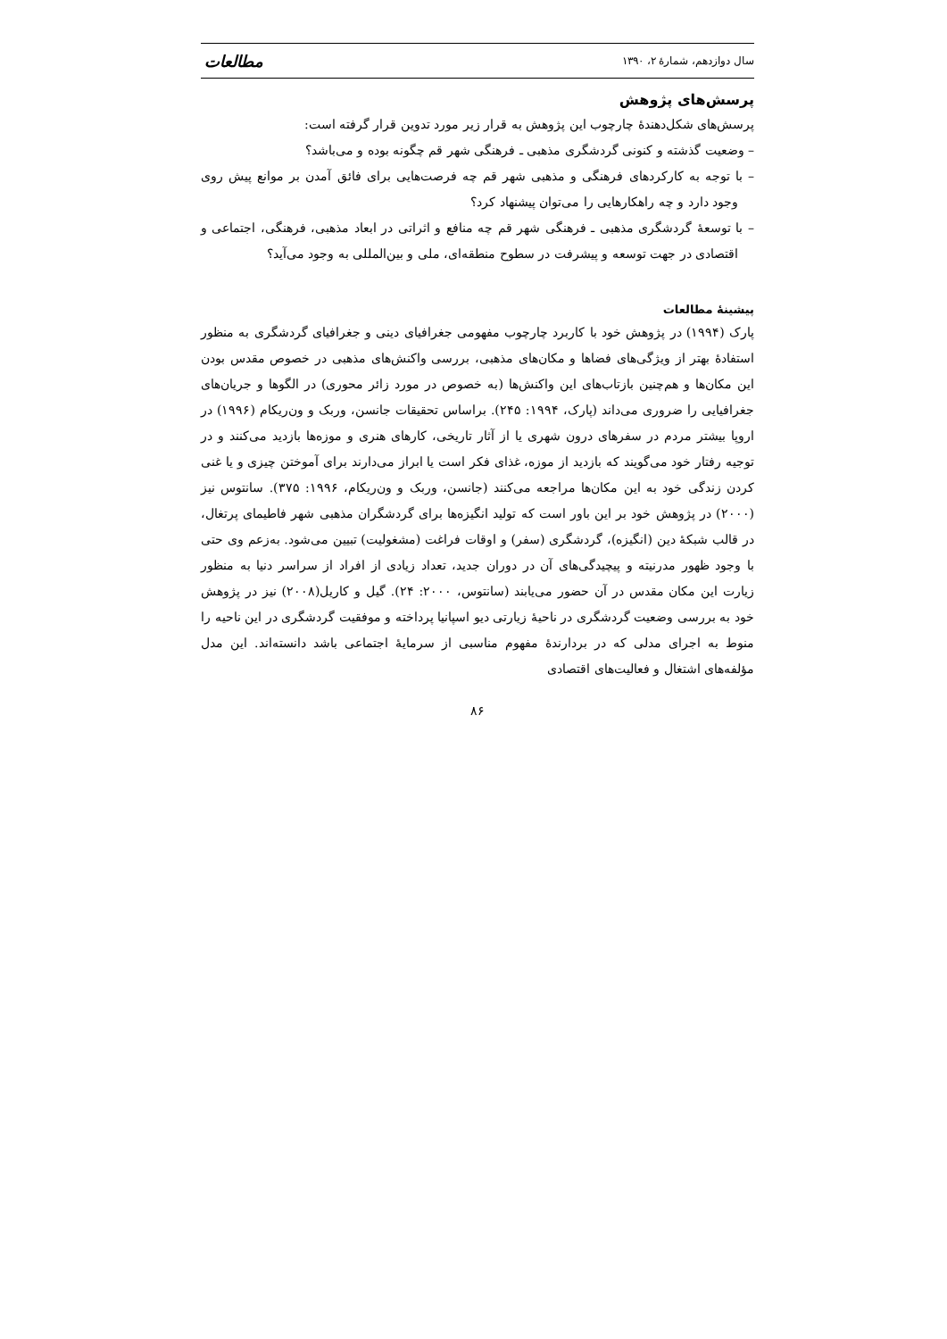سال دوازدهم، شمارهٔ ۲، ۱۳۹۰ مطالعات
پرسش‌های پژوهش
پرسش‌های شکل‌دهندهٔ چارچوب این پژوهش به قرار زیر مورد تدوین قرار گرفته است:
– وضعیت گذشته و کنونی گردشگری مذهبی ـ فرهنگی شهر قم چگونه بوده و می‌باشد؟
– با توجه به کارکردهای فرهنگی و مذهبی شهر قم چه فرصت‌هایی برای فائق آمدن بر موانع پیش روی وجود دارد و چه راهکارهایی را می‌توان پیشنهاد کرد؟
– با توسعهٔ گردشگری مذهبی ـ فرهنگی شهر قم چه منافع و اثراتی در ابعاد مذهبی، فرهنگی، اجتماعی و اقتصادی در جهت توسعه و پیشرفت در سطوح منطقه‌ای، ملی و بین‌المللی به وجود می‌آید؟
پیشینهٔ مطالعات
پارک (۱۹۹۴) در پژوهش خود با کاربرد چارچوب مفهومی جغرافیای دینی و جغرافیای گردشگری به منظور استفادهٔ بهتر از ویژگی‌های فضاها و مکان‌های مذهبی، بررسی واکنش‌های مذهبی در خصوص مقدس بودن این مکان‌ها و هم‌چنین بازتاب‌های این واکنش‌ها (به خصوص در مورد زائر محوری) در الگوها و جریان‌های جغرافیایی را ضروری می‌داند (پارک، ۱۹۹۴: ۲۴۵). براساس تحقیقات جانسن، وربک و ون‌ریکام (۱۹۹۶) در اروپا بیشتر مردم در سفرهای درون شهری یا از آثار تاریخی، کارهای هنری و موزه‌ها بازدید می‌کنند و در توجیه رفتار خود می‌گویند که بازدید از موزه، غذای فکر است یا ابراز می‌دارند برای آموختن چیزی و یا غنی کردن زندگی خود به این مکان‌ها مراجعه می‌کنند (جانسن، وربک و ون‌ریکام، ۱۹۹۶: ۳۷۵). سانتوس نیز (۲۰۰۰) در پژوهش خود بر این باور است که تولید انگیزه‌ها برای گردشگران مذهبی شهر فاطیمای پرتغال، در قالب شبکهٔ دین (انگیزه)، گردشگری (سفر) و اوقات فراغت (مشغولیت) تبیین می‌شود. به‌زعم وی حتی با وجود ظهور مدرنیته و پیچیدگی‌های آن در دوران جدید، تعداد زیادی از افراد از سراسر دنیا به منظور زیارت این مکان مقدس در آن حضور می‌یابند (سانتوس، ۲۰۰۰: ۲۴). گیل و کاریل(۲۰۰۸) نیز در پژوهش خود به بررسی وضعیت گردشگری در ناحیهٔ زیارتی دیو اسپانیا پرداخته و موفقیت گردشگری در این ناحیه را منوط به اجرای مدلی که در بردارندهٔ مفهوم مناسبی از سرمایهٔ اجتماعی باشد دانسته‌اند. این مدل مؤلفه‌های اشتغال و فعالیت‌های اقتصادی
۸۶